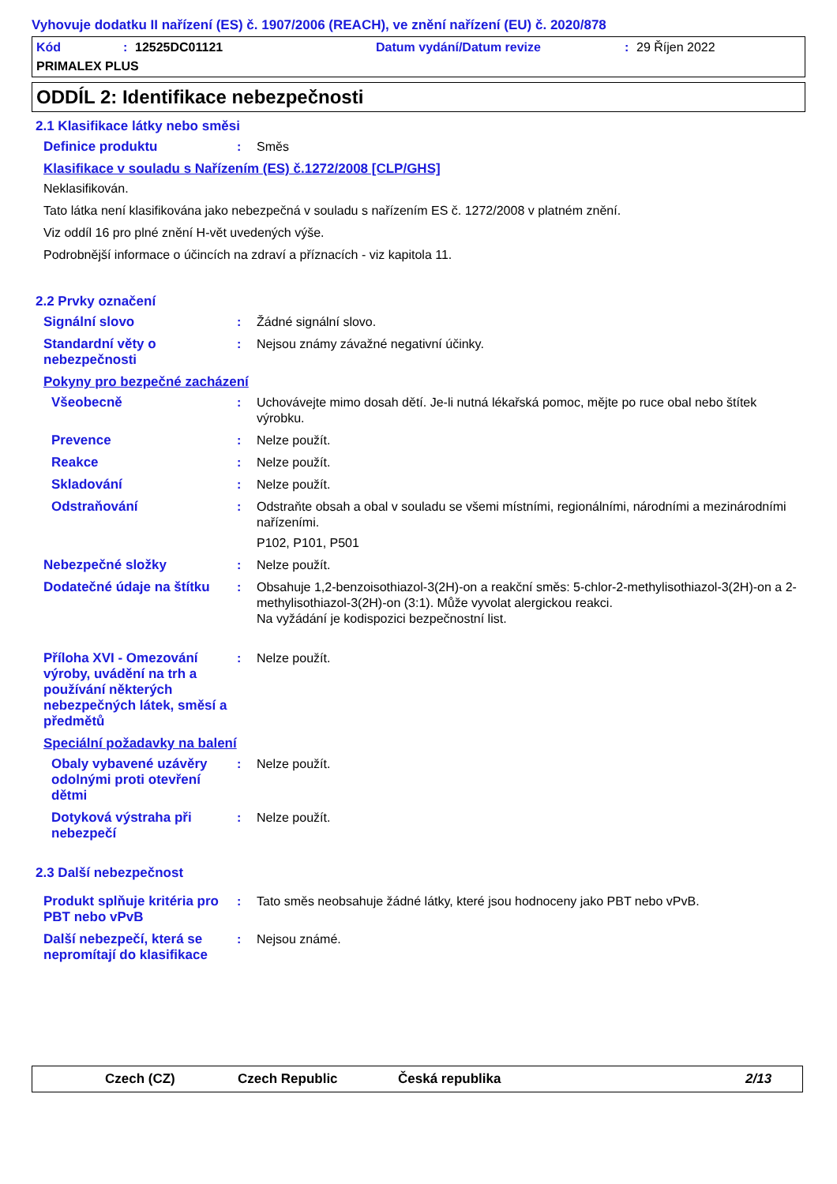Vyhovuje dodatku II nařízení (ES) č. 1907/2006 (REACH), ve znění nařízení (EU) č. 2020/878
Kód: 12525DC01121 Datum vydání/Datum revize: 29 Říjen 2022
PRIMALEX PLUS
ODDÍL 2: Identifikace nebezpečnosti
2.1 Klasifikace látky nebo směsi
Definice produktu : Směs
Klasifikace v souladu s Nařízením (ES) č.1272/2008 [CLP/GHS]
Neklasifikován.
Tato látka není klasifikována jako nebezpečná v souladu s nařízením ES č. 1272/2008 v platném znění.
Viz oddíl 16 pro plné znění H-vět uvedených výše.
Podrobnější informace o účincích na zdraví a příznacích - viz kapitola 11.
2.2 Prvky označení
Signální slovo : Žádné signální slovo.
Standardní věty o nebezpečnosti
: Nejsou známy závažné negativní účinky.
Pokyny pro bezpečné zacházení
Všeobecně : Uchovávejte mimo dosah dětí. Je-li nutná lékařská pomoc, mějte po ruce obal nebo štítek výrobku.
Prevence : Nelze použít.
Reakce : Nelze použít.
Skladování : Nelze použít.
Odstraňování : Odstraňte obsah a obal v souladu se všemi místními, regionálními, národními a mezinárodními nařízeními.
P102, P101, P501
Nebezpečné složky : Nelze použít.
Dodatečné údaje na štítku
: Obsahuje 1,2-benzoisothiazol-3(2H)-on a reakční směs: 5-chlor-2-methylisothiazol-3(2H)-on a 2-methylisothiazol-3(2H)-on (3:1). Může vyvolat alergickou reakci.
Na vyžádání je kodispozici bezpečnostní list.
Příloha XVI - Omezování výroby, uvádění na trh a používání některých nebezpečných látek, směsí a předmětů
: Nelze použít.
Speciální požadavky na balení
Obaly vybavené uzávěry odolnými proti otevření dětmi
: Nelze použít.
Dotyková výstraha při nebezpečí
: Nelze použít.
2.3 Další nebezpečnost
Produkt splňuje kritéria pro PBT nebo vPvB
: Tato směs neobsahuje žádné látky, které jsou hodnoceny jako PBT nebo vPvB.
Další nebezpečí, která se nepromítají do klasifikace
: Nejsou známé.
Czech (CZ) Czech Republic Česká republika 2/13